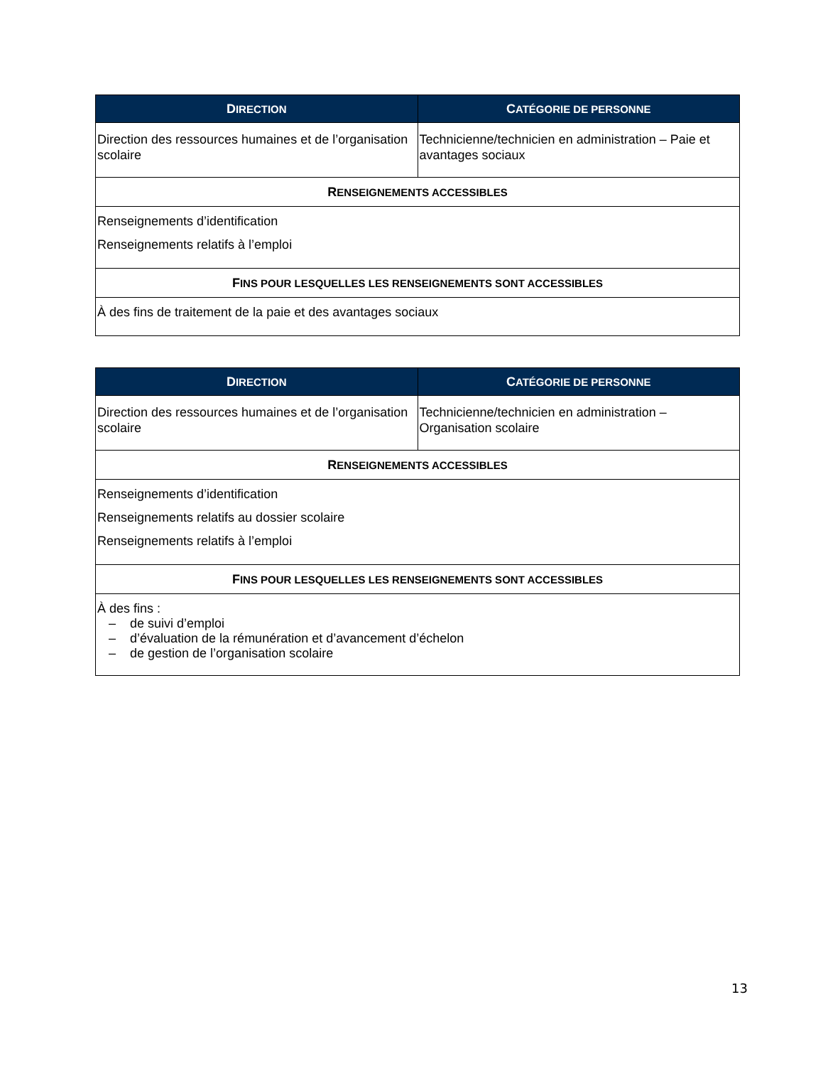| D IRECTION | C ATÉGORIE DE PERSONNE |
| --- | --- |
| Direction des ressources humaines et de l’organisation scolaire | Technicienne/technicien en administration – Paie et avantages sociaux |
| R ENSEIGNEMENTS ACCESSIBLES | |
| Renseignements d’identification Renseignements relatifs à l’emploi | |
| F INS POUR LESQUELLES LES RENSEIGNEMENTS SONT ACCESSIBLES | |
| À des fins de traitement de la paie et des avantages sociaux | |
| D IRECTION | C ATÉGORIE DE PERSONNE |
| --- | --- |
| Direction des ressources humaines et de l’organisation scolaire | Technicienne/technicien en administration – Organisation scolaire |
| R ENSEIGNEMENTS ACCESSIBLES | |
| Renseignements d’identification Renseignements relatifs au dossier scolaire Renseignements relatifs à l’emploi | |
| F INS POUR LESQUELLES LES RENSEIGNEMENTS SONT ACCESSIBLES | |
| À des fins : – de suivi d’emploi – d’évaluation de la rémunération et d’avancement d’échelon – de gestion de l’organisation scolaire | |
13